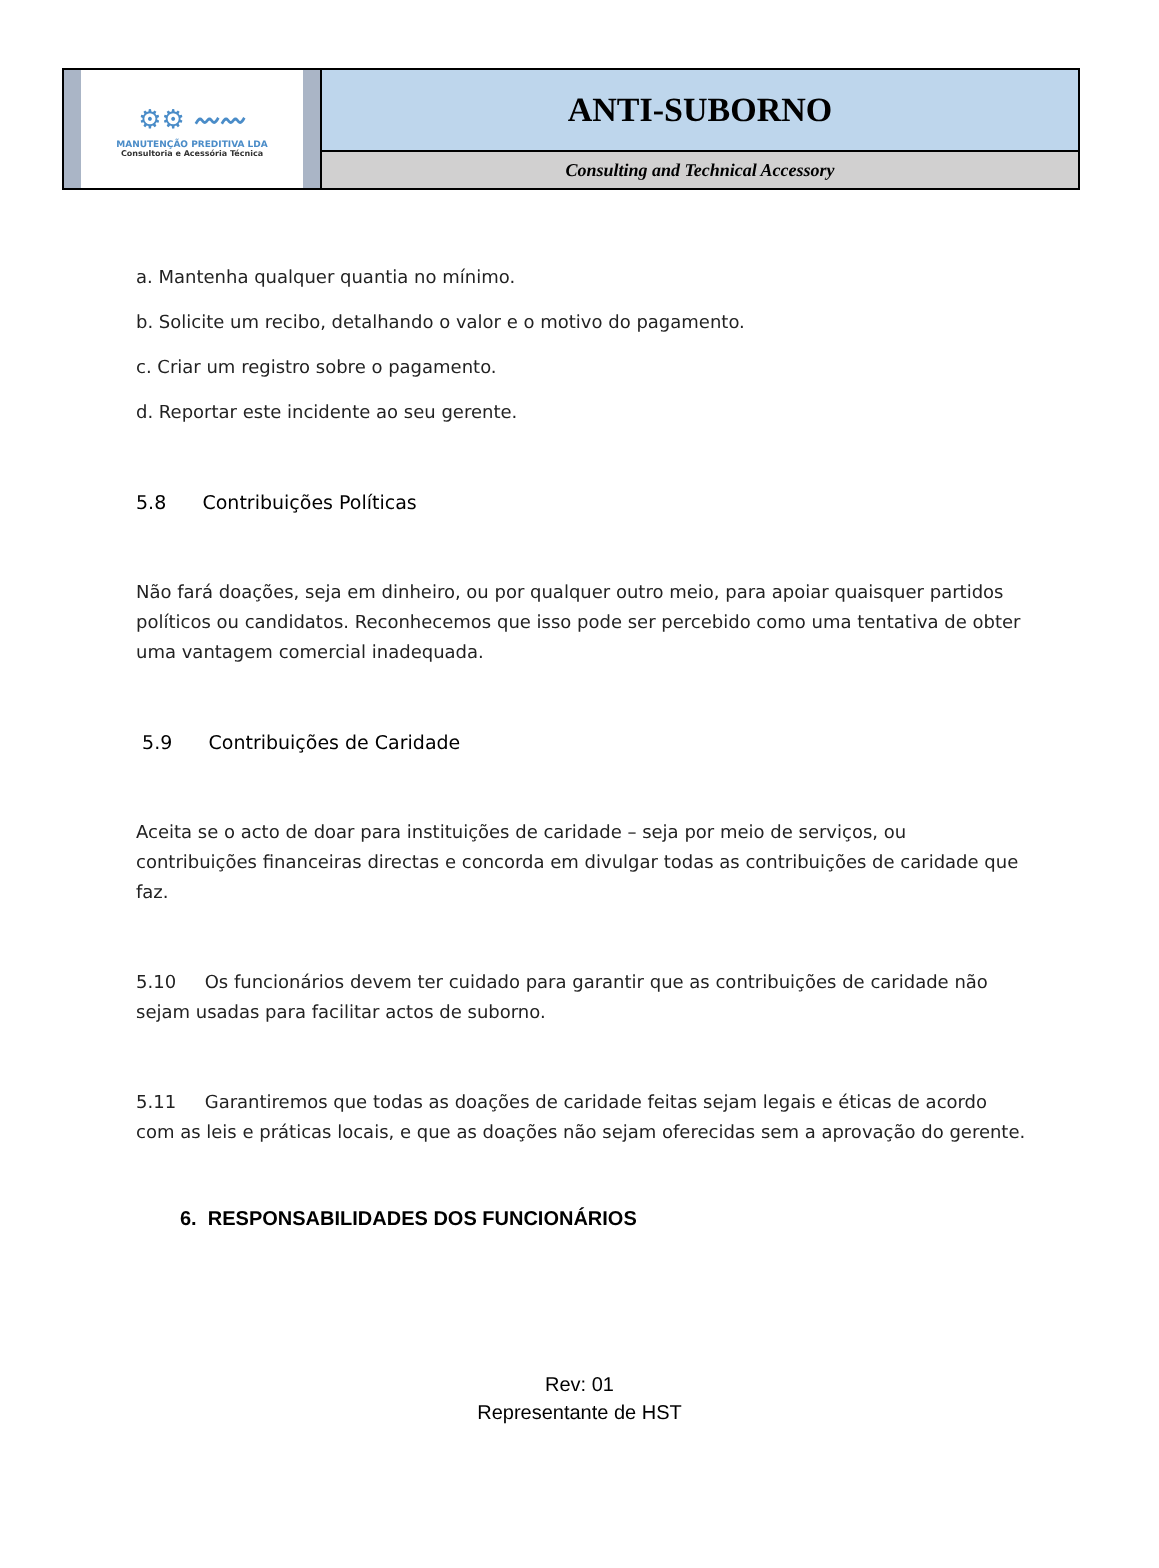⚙⚙ 〰〰
MANUTENÇÃO PREDITIVA LDA
Consultoria e Acessória Técnica
ANTI-SUBORNO
Consulting and Technical Accessory
a. Mantenha qualquer quantia no mínimo.
b. Solicite um recibo, detalhando o valor e o motivo do pagamento.
c. Criar um registro sobre o pagamento.
d. Reportar este incidente ao seu gerente.
5.8 Contribuições Políticas
Não fará doações, seja em dinheiro, ou por qualquer outro meio, para apoiar quaisquer partidos políticos ou candidatos. Reconhecemos que isso pode ser percebido como uma tentativa de obter uma vantagem comercial inadequada.
5.9 Contribuições de Caridade
Aceita se o acto de doar para instituições de caridade – seja por meio de serviços, ou contribuições financeiras directas e concorda em divulgar todas as contribuições de caridade que faz.
5.10 Os funcionários devem ter cuidado para garantir que as contribuições de caridade não sejam usadas para facilitar actos de suborno.
5.11 Garantiremos que todas as doações de caridade feitas sejam legais e éticas de acordo com as leis e práticas locais, e que as doações não sejam oferecidas sem a aprovação do gerente.
6. RESPONSABILIDADES DOS FUNCIONÁRIOS
Rev: 01
Representante de HST